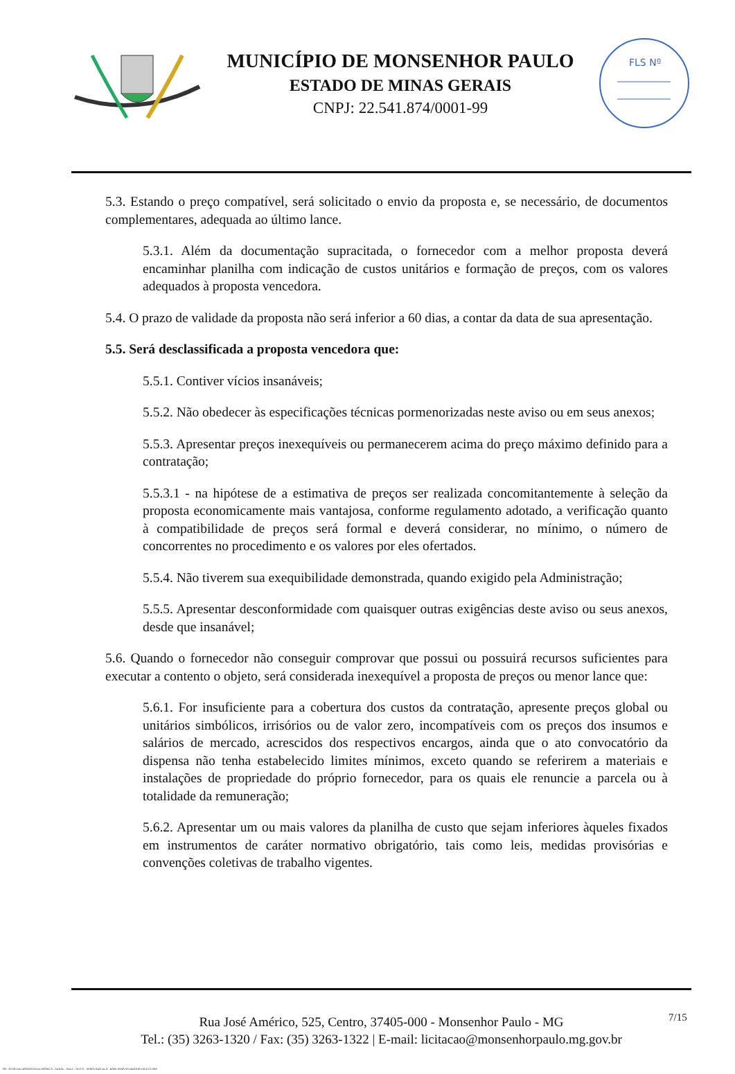MUNICÍPIO DE MONSENHOR PAULO
ESTADO DE MINAS GERAIS
CNPJ: 22.541.874/0001-99
FLS Nº
5.3. Estando o preço compatível, será solicitado o envio da proposta e, se necessário, de documentos complementares, adequada ao último lance.
5.3.1. Além da documentação supracitada, o fornecedor com a melhor proposta deverá encaminhar planilha com indicação de custos unitários e formação de preços, com os valores adequados à proposta vencedora.
5.4. O prazo de validade da proposta não será inferior a 60 dias, a contar da data de sua apresentação.
5.5. Será desclassificada a proposta vencedora que:
5.5.1. Contiver vícios insanáveis;
5.5.2. Não obedecer às especificações técnicas pormenorizadas neste aviso ou em seus anexos;
5.5.3. Apresentar preços inexequíveis ou permanecerem acima do preço máximo definido para a contratação;
5.5.3.1 - na hipótese de a estimativa de preços ser realizada concomitantemente à seleção da proposta economicamente mais vantajosa, conforme regulamento adotado, a verificação quanto à compatibilidade de preços será formal e deverá considerar, no mínimo, o número de concorrentes no procedimento e os valores por eles ofertados.
5.5.4. Não tiverem sua exequibilidade demonstrada, quando exigido pela Administração;
5.5.5. Apresentar desconformidade com quaisquer outras exigências deste aviso ou seus anexos, desde que insanável;
5.6. Quando o fornecedor não conseguir comprovar que possui ou possuirá recursos suficientes para executar a contento o objeto, será considerada inexequível a proposta de preços ou menor lance que:
5.6.1. For insuficiente para a cobertura dos custos da contratação, apresente preços global ou unitários simbólicos, irrisórios ou de valor zero, incompatíveis com os preços dos insumos e salários de mercado, acrescidos dos respectivos encargos, ainda que o ato convocatório da dispensa não tenha estabelecido limites mínimos, exceto quando se referirem a materiais e instalações de propriedade do próprio fornecedor, para os quais ele renuncie a parcela ou à totalidade da remuneração;
5.6.2. Apresentar um ou mais valores da planilha de custo que sejam inferiores àqueles fixados em instrumentos de caráter normativo obrigatório, tais como leis, medidas provisórias e convenções coletivas de trabalho vigentes.
Rua José Américo, 525, Centro, 37405-000 - Monsenhor Paulo - MG
Tel.: (35) 3263-1320 / Fax: (35) 3263-1322 | E-mail: licitacao@monsenhorpaulo.mg.gov.br
7/15
780 - AVISO DE DISPENSA ELETRÔNICA - GERAL - NLLC - ATIVO - APROVADO DLA - BASE PARA AS DEMAIS EXCETO SRP